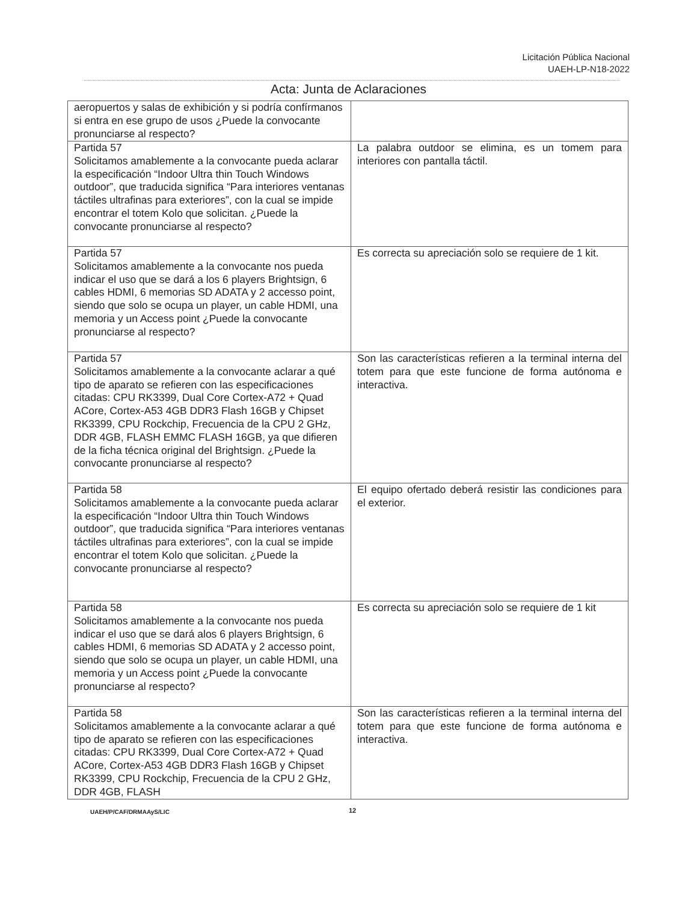Licitación Pública Nacional
UAEH-LP-N18-2022
Acta: Junta de Aclaraciones
| aeropuertos y salas de exhibición y si podría confírmanos si entra en ese grupo de usos ¿Puede la convocante pronunciarse al respecto? | |
| Partida 57 Solicitamos amablemente a la convocante pueda aclarar la especificación “Indoor Ultra thin Touch Windows outdoor”, que traducida significa “Para interiores ventanas táctiles ultrafinas para exteriores”, con la cual se impide encontrar el totem Kolo que solicitan. ¿Puede la convocante pronunciarse al respecto? | La palabra outdoor se elimina, es un tomem para interiores con pantalla táctil. |
| Partida 57 Solicitamos amablemente a la convocante nos pueda indicar el uso que se dará a los 6 players Brightsign, 6 cables HDMI, 6 memorias SD ADATA y 2 accesso point, siendo que solo se ocupa un player, un cable HDMI, una memoria y un Access point ¿Puede la convocante pronunciarse al respecto? | Es correcta su apreciación solo se requiere de 1 kit. |
| Partida 57 Solicitamos amablemente a la convocante aclarar a qué tipo de aparato se refieren con las especificaciones citadas: CPU RK3399, Dual Core Cortex-A72 + Quad ACore, Cortex-A53 4GB DDR3 Flash 16GB y Chipset RK3399, CPU Rockchip, Frecuencia de la CPU 2 GHz, DDR 4GB, FLASH EMMC FLASH 16GB, ya que difieren de la ficha técnica original del Brightsign. ¿Puede la convocante pronunciarse al respecto? | Son las características refieren a la terminal interna del totem para que este funcione de forma autónoma e interactiva. |
| Partida 58 Solicitamos amablemente a la convocante pueda aclarar la especificación “Indoor Ultra thin Touch Windows outdoor”, que traducida significa “Para interiores ventanas táctiles ultrafinas para exteriores”, con la cual se impide encontrar el totem Kolo que solicitan. ¿Puede la convocante pronunciarse al respecto? | El equipo ofertado deberá resistir las condiciones para el exterior. |
| Partida 58 Solicitamos amablemente a la convocante nos pueda indicar el uso que se dará alos 6 players Brightsign, 6 cables HDMI, 6 memorias SD ADATA y 2 accesso point, siendo que solo se ocupa un player, un cable HDMI, una memoria y un Access point ¿Puede la convocante pronunciarse al respecto? | Es correcta su apreciación solo se requiere de 1 kit |
| Partida 58 Solicitamos amablemente a la convocante aclarar a qué tipo de aparato se refieren con las especificaciones citadas: CPU RK3399, Dual Core Cortex-A72 + Quad ACore, Cortex-A53 4GB DDR3 Flash 16GB y Chipset RK3399, CPU Rockchip, Frecuencia de la CPU 2 GHz, DDR 4GB, FLASH | Son las características refieren a la terminal interna del totem para que este funcione de forma autónoma e interactiva. |
UAEH/P/CAF/DRMAAyS/LIC 12